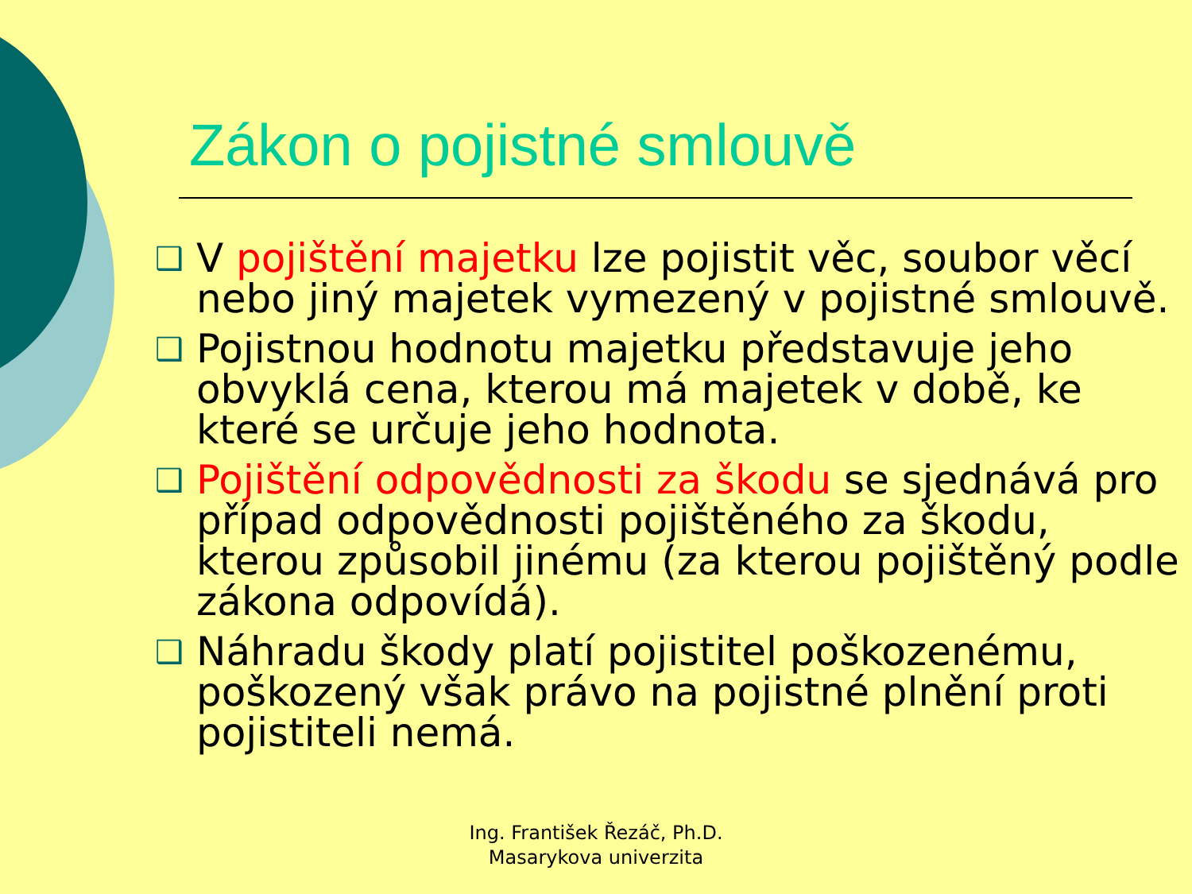Zákon o pojistné smlouvě
❑ V pojištění majetku lze pojistit věc, soubor věcí nebo jiný majetek vymezený v pojistné smlouvě.
❑ Pojistnou hodnotu majetku představuje jeho obvyklá cena, kterou má majetek v době, ke které se určuje jeho hodnota.
❑ Pojištění odpovědnosti za škodu se sjednává pro případ odpovědnosti pojištěného za škodu, kterou způsobil jinému (za kterou pojištěný podle zákona odpovídá).
❑ Náhradu škody platí pojistitel poškozenému, poškozený však právo na pojistné plnění proti pojistiteli nemá.
Ing. František Řezáč, Ph.D.
Masarykova univerzita